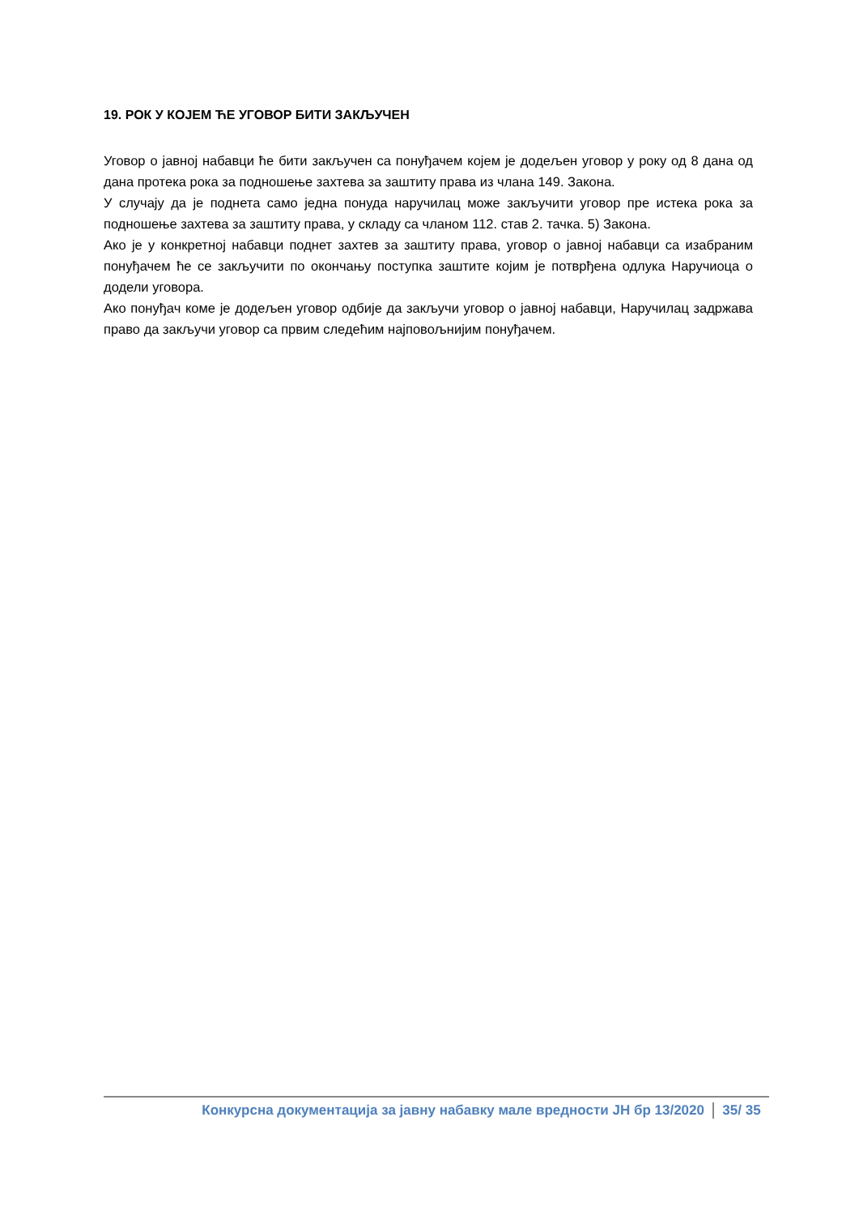19. РОК У КОЈЕМ ЋЕ УГОВОР БИТИ ЗАКЉУЧЕН
Уговор о јавној набавци ће бити закључен са понуђачем којем је додељен уговор у року од 8 дана од дана протека рока за подношење захтева за заштиту права из члана 149. Закона.
У случају да је поднета само једна понуда наручилац може закључити уговор пре истека рока за подношење захтева за заштиту права, у складу са чланом 112. став 2. тачка. 5) Закона.
Ако је у конкретној набавци поднет захтев за заштиту права, уговор о јавној набавци са изабраним понуђачем ће се закључити по окончању поступка заштите којим је потврђена одлука Наручиоца о додели уговора.
Ако понуђач коме је додељен уговор одбије да закључи уговор о јавној набавци, Наручилац задржава право да закључи уговор са првим следећим најповољнијим понуђачем.
Конкурсна документација за јавну набавку мале вредности ЈН бр 13/2020
35/ 35